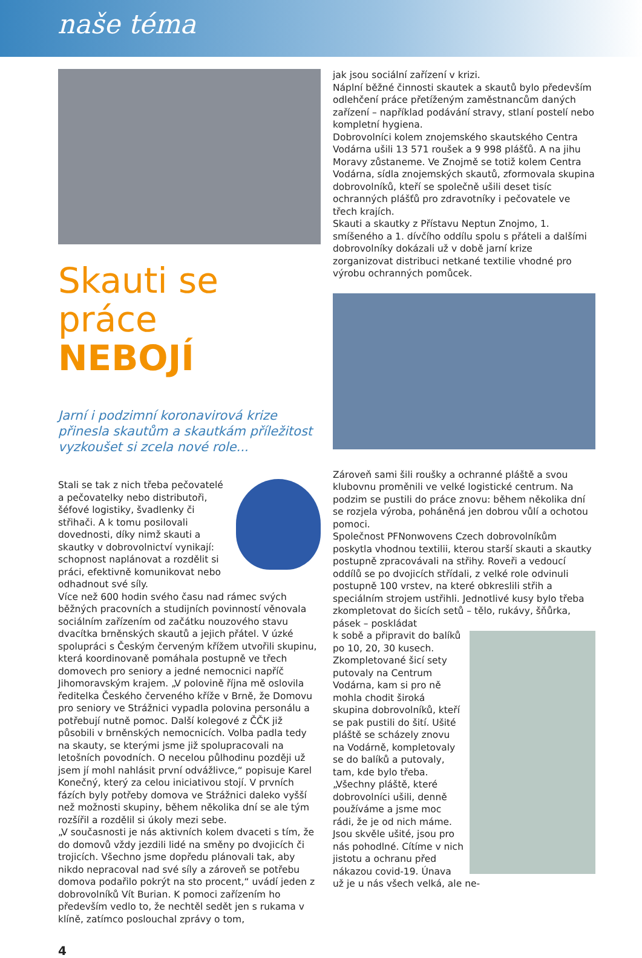naše téma
Skauti se práce
NEBOJÍ
Jarní i podzimní koronavirová krize přinesla skautům a skautkám příležitost vyzkoušet si zcela nové role...
Stali se tak z nich třeba pečovatelé a pečovatelky nebo distributoři, šéfové logistiky, švadlenky či střihači. A k tomu posilovali dovednosti, díky nimž skauti a skautky v dobrovolnictví vynikají: schopnost naplánovat a rozdělit si práci, efektivně komunikovat nebo odhadnout své síly.
Více než 600 hodin svého času nad rámec svých běžných pracovních a studijních povinností věnovala sociálním zařízením od začátku nouzového stavu dvacítka brněnských skautů a jejich přátel. V úzké spolupráci s Českým červeným křížem utvořili skupinu, která koordinovaně pomáhala postupně ve třech domovech pro seniory a jedné nemocnici napříč Jihomoravským krajem. „V polovině října mě oslovila ředitelka Českého červeného kříže v Brně, že Domovu pro seniory ve Strážnici vypadla polovina personálu a potřebují nutně pomoc. Další kolegové z ČČK již působili v brněnských nemocnicích. Volba padla tedy na skauty, se kterými jsme již spolupracovali na letošních povodních. O necelou půlhodinu později už jsem jí mohl nahlásit první odvážlivce,“ popisuje Karel Konečný, který za celou iniciativou stojí. V prvních fázích byly potřeby domova ve Strážnici daleko vyšší než možnosti skupiny, během několika dní se ale tým rozšířil a rozdělil si úkoly mezi sebe.
„V současnosti je nás aktivních kolem dvaceti s tím, že do domovů vždy jezdili lidé na směny po dvojicích či trojicích. Všechno jsme dopředu plánovali tak, aby nikdo nepracoval nad své síly a zároveň se potřebu domova podařilo pokrýt na sto procent,“ uvádí jeden z dobrovolníků Vít Burian. K pomoci zařízením ho především vedlo to, že nechtěl sedět jen s rukama v klíně, zatímco poslouchal zprávy o tom,
jak jsou sociální zařízení v krizi.
Náplní běžné činnosti skautek a skautů bylo především odlehčení práce přetíženým zaměstnancům daných zařízení – například podávání stravy, stlaní postelí nebo kompletní hygiena.
Dobrovolníci kolem znojemského skautského Centra Vodárna ušili 13 571 roušek a 9 998 plášťů. A na jihu Moravy zůstaneme. Ve Znojmě se totiž kolem Centra Vodárna, sídla znojemských skautů, zformovala skupina dobrovolníků, kteří se společně ušili deset tisíc ochranných plášťů pro zdravotníky i pečovatele ve třech krajích.
Skauti a skautky z Přístavu Neptun Znojmo, 1. smíšeného a 1. dívčího oddílu spolu s přáteli a dalšími dobrovolníky dokázali už v době jarní krize zorganizovat distribuci netkané textilie vhodné pro výrobu ochranných pomůcek.
Zároveň sami šili roušky a ochranné pláště a svou klubovnu proměnili ve velké logistické centrum. Na podzim se pustili do práce znovu: během několika dní se rozjela výroba, poháněná jen dobrou vůlí a ochotou pomoci.
Společnost PFNonwovens Czech dobrovolníkům poskytla vhodnou textilii, kterou starší skauti a skautky postupně zpracovávali na střihy. Roveři a vedoucí oddílů se po dvojicích střídali, z velké role odvinuli postupně 100 vrstev, na které obkreslili střih a speciálním strojem ustřihli. Jednotlivé kusy bylo třeba zkompletovat do šicích setů – tělo, rukávy, šňůrka, pásek – poskládat
k sobě a připravit do balíků po 10, 20, 30 kusech. Zkompletované šicí sety putovaly na Centrum Vodárna, kam si pro ně mohla chodit široká skupina dobrovolníků, kteří se pak pustili do šití. Ušité pláště se scházely znovu na Vodárně, kompletovaly se do balíků a putovaly, tam, kde bylo třeba.
„Všechny pláště, které dobrovolníci ušili, denně používáme a jsme moc rádi, že je od nich máme. Jsou skvěle ušité, jsou pro nás pohodlné. Cítíme v nich jistotu a ochranu před nákazou covid-19. Únava už je u nás všech velká, ale ne-
4